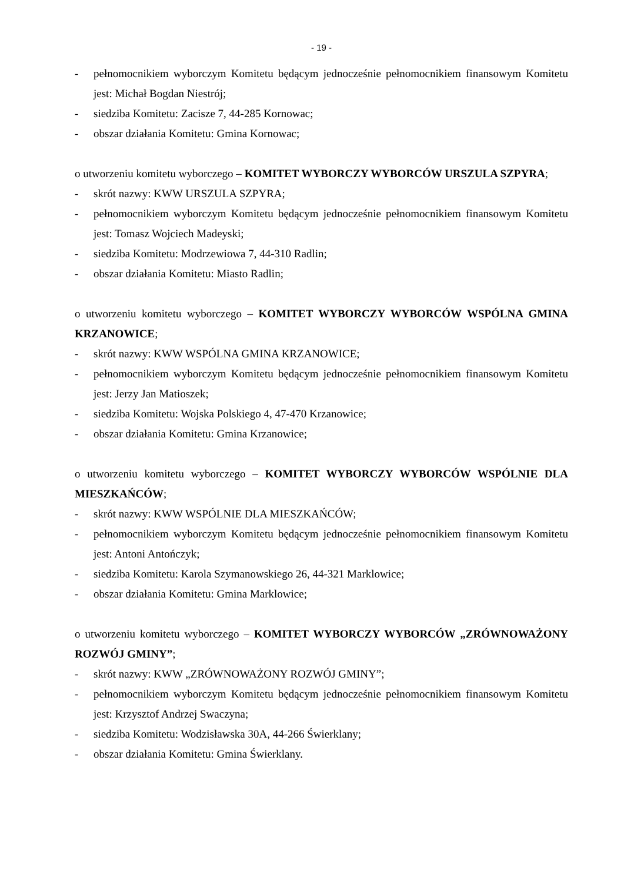- 19 -
- pełnomocnikiem wyborczym Komitetu będącym jednocześnie pełnomocnikiem finansowym Komitetu jest: Michał Bogdan Niestrój;
- siedziba Komitetu: Zacisze 7, 44-285 Kornowac;
- obszar działania Komitetu: Gmina Kornowac;
o utworzeniu komitetu wyborczego – KOMITET WYBORCZY WYBORCÓW URSZULA SZPYRA;
- skrót nazwy: KWW URSZULA SZPYRA;
- pełnomocnikiem wyborczym Komitetu będącym jednocześnie pełnomocnikiem finansowym Komitetu jest: Tomasz Wojciech Madeyski;
- siedziba Komitetu: Modrzewiowa 7, 44-310 Radlin;
- obszar działania Komitetu: Miasto Radlin;
o utworzeniu komitetu wyborczego – KOMITET WYBORCZY WYBORCÓW WSPÓLNA GMINA KRZANOWICE;
- skrót nazwy: KWW WSPÓLNA GMINA KRZANOWICE;
- pełnomocnikiem wyborczym Komitetu będącym jednocześnie pełnomocnikiem finansowym Komitetu jest: Jerzy Jan Matioszek;
- siedziba Komitetu: Wojska Polskiego 4, 47-470 Krzanowice;
- obszar działania Komitetu: Gmina Krzanowice;
o utworzeniu komitetu wyborczego – KOMITET WYBORCZY WYBORCÓW WSPÓLNIE DLA MIESZKAŃCÓW;
- skrót nazwy: KWW WSPÓLNIE DLA MIESZKAŃCÓW;
- pełnomocnikiem wyborczym Komitetu będącym jednocześnie pełnomocnikiem finansowym Komitetu jest: Antoni Antończyk;
- siedziba Komitetu: Karola Szymanowskiego 26, 44-321 Marklowice;
- obszar działania Komitetu: Gmina Marklowice;
o utworzeniu komitetu wyborczego – KOMITET WYBORCZY WYBORCÓW „ZRÓWNOWAŻONY ROZWÓJ GMINY”;
- skrót nazwy: KWW „ZRÓWNOWAŻONY ROZWÓJ GMINY”;
- pełnomocnikiem wyborczym Komitetu będącym jednocześnie pełnomocnikiem finansowym Komitetu jest: Krzysztof Andrzej Swaczyna;
- siedziba Komitetu: Wodzisławska 30A, 44-266 Świerklany;
- obszar działania Komitetu: Gmina Świerklany.